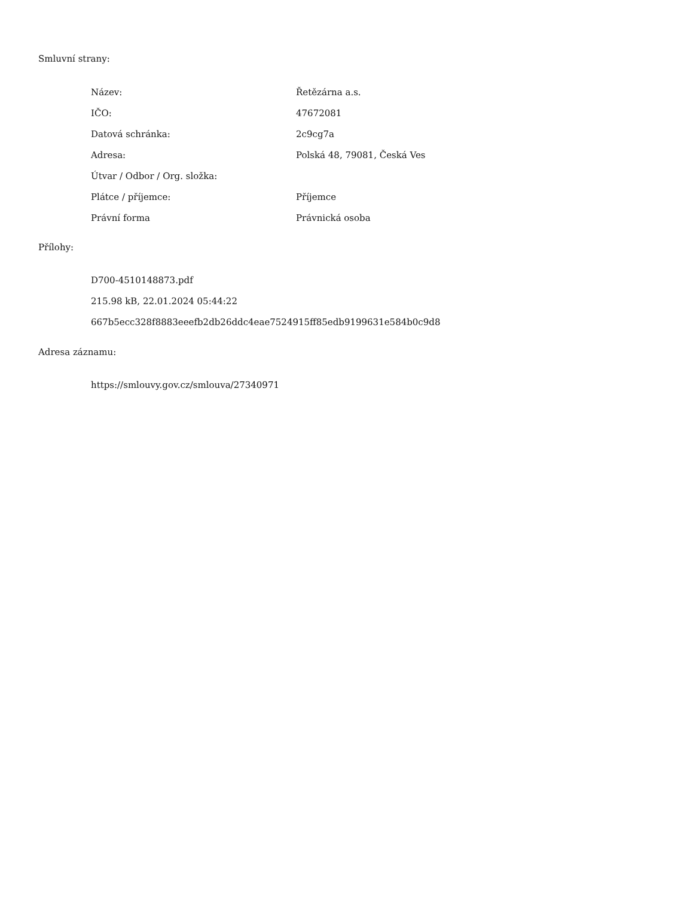Smluvní strany:
| Název: | Řetězárna a.s. |
| IČO: | 47672081 |
| Datová schránka: | 2c9cg7a |
| Adresa: | Polská 48, 79081, Česká Ves |
| Útvar / Odbor / Org. složka: | |
| Plátce / příjemce: | Příjemce |
| Právní forma | Právnická osoba |
Přílohy:
D700-4510148873.pdf
215.98 kB, 22.01.2024 05:44:22
667b5ecc328f8883eeefb2db26ddc4eae7524915ff85edb9199631e584b0c9d8
Adresa záznamu:
https://smlouvy.gov.cz/smlouva/27340971